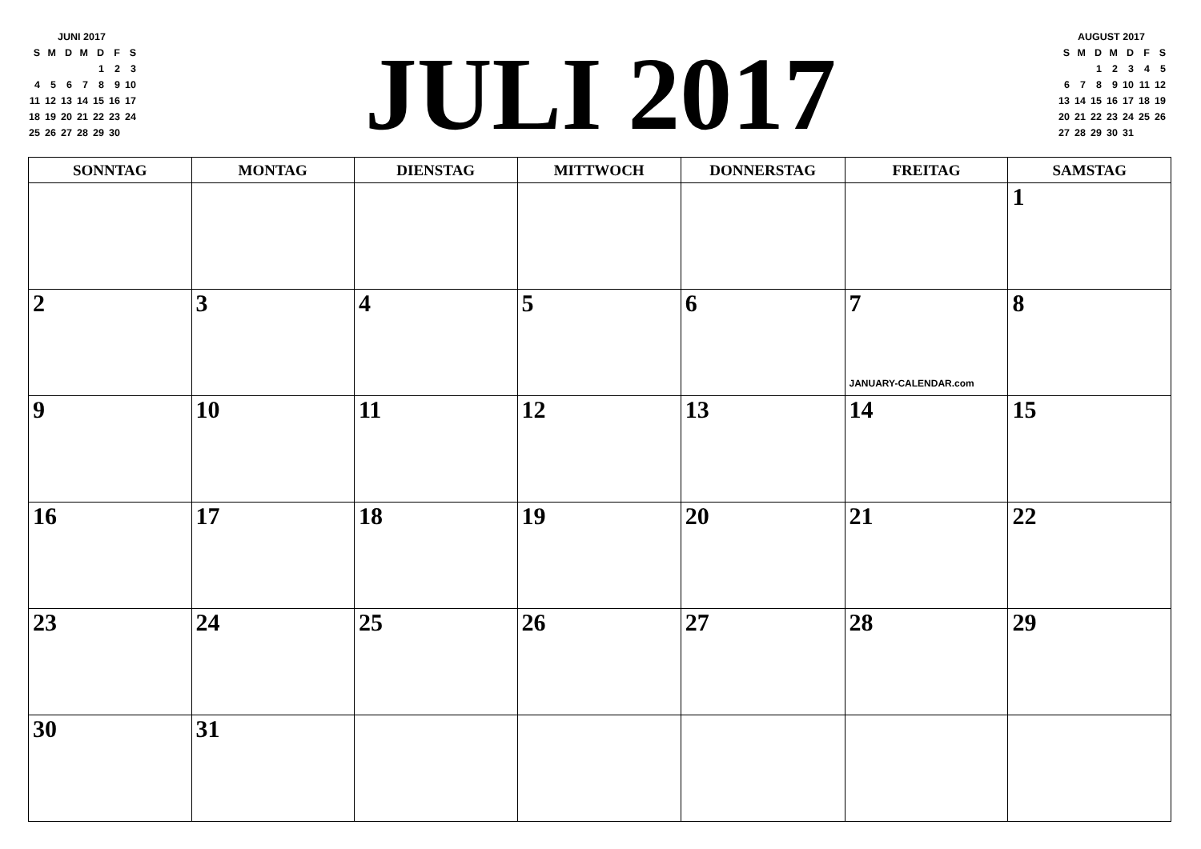| JUNI 2017 | | | | | | |
| S | M | D | M | D | F | S |
| | | | | 1 | 2 | 3 |
| 4 | 5 | 6 | 7 | 8 | 9 | 10 |
| 11 | 12 | 13 | 14 | 15 | 16 | 17 |
| 18 | 19 | 20 | 21 | 22 | 23 | 24 |
| 25 | 26 | 27 | 28 | 29 | 30 | |
JULI 2017
| AUGUST 2017 | | | | | | |
| S | M | D | M | D | F | S |
| | | 1 | 2 | 3 | 4 | 5 |
| 6 | 7 | 8 | 9 | 10 | 11 | 12 |
| 13 | 14 | 15 | 16 | 17 | 18 | 19 |
| 20 | 21 | 22 | 23 | 24 | 25 | 26 |
| 27 | 28 | 29 | 30 | 31 | | |
| SONNTAG | MONTAG | DIENSTAG | MITTWOCH | DONNERSTAG | FREITAG | SAMSTAG |
| --- | --- | --- | --- | --- | --- | --- |
| | | | | | | 1 |
| 2 | 3 | 4 | 5 | 6 | 7 JANUARY-CALENDAR.com | 8 |
| 9 | 10 | 11 | 12 | 13 | 14 | 15 |
| 16 | 17 | 18 | 19 | 20 | 21 | 22 |
| 23 | 24 | 25 | 26 | 27 | 28 | 29 |
| 30 | 31 | | | | | |